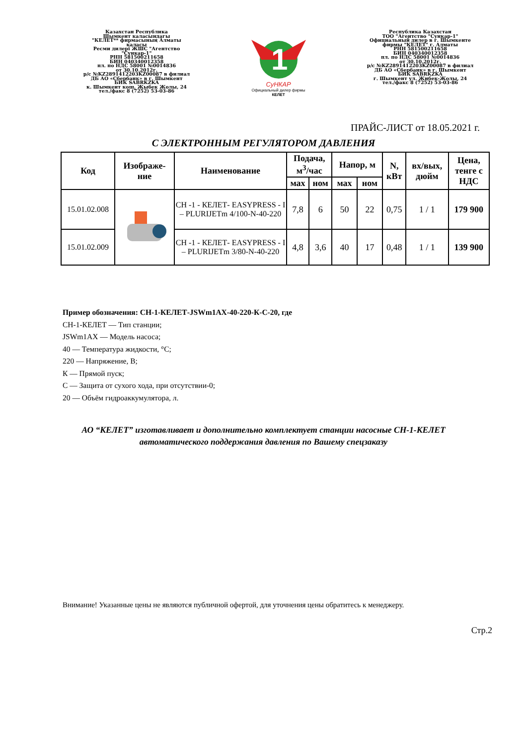Казахстан Республика
Шымкент каласындагы
"КЕЛЕТ** фирмасының Алматы
каласы
Ресми дилері ЖШС "Агентство
"Сункар-1"
РНН 581500211658
БИН 040340012358
пл. по НДС 58001 №0014836
от 30.10.2012г.
р/с №KZ2891412203KZ00087 в филиал
ДБ АО «Сбербанк» в г. Шымкент
БИК SABRKZKA
к. Шымкент кош. Жыбек Жолы, 24
тел./факс 8 (7252) 53-03-86
1
СуНКАР
Официальный дилер фирмы
КЕЛЕТ
Республика Казахстан
ТОО "Агентство "Сункар-1"
Официальный дилер в г. Шымкенте
фирмы "КЕЛЕТ" г. Алматы
РНН 581500211658
БИН 040340012358
пл. по НДС 58001 №0014836
от 30.10.2012г.
р/с №KZ2891412203KZ00087 в филиал
ДБ АО «Сбербанк» в г. Шымкент
БИК SABRKZKA
г. Шымкент ул. Жибек-Жолы, 24
тел./факс 8 (7252) 53-03-86
ПРАЙС-ЛИСТ от 18.05.2021 г.
С ЭЛЕКТРОННЫМ РЕГУЛЯТОРОМ ДАВЛЕНИЯ
| Код | Изображе- ние | Наименование | Подача, м<sup>3</sup>/час | | Напор, м | | N, кВт | вх/вых, дюйм | Цена, тенге с НДС |
| --- | --- | --- | --- | --- | --- | --- | --- | --- | --- |
| | | | мах | ном | мах | ном | | | |
| 15.01.02.008 | | CH -1 - КЕЛЕТ- EASYPRESS - I – PLURIJETm 4/100-N-40-220 | 7,8 | 6 | 50 | 22 | 0,75 | 1 / 1 | 179 900 |
| 15.01.02.009 | | CH -1 - КЕЛЕТ- EASYPRESS - I – PLURIJETm 3/80-N-40-220 | 4,8 | 3,6 | 40 | 17 | 0,48 | 1 / 1 | 139 900 |
Пример обозначения: СН-1-КЕЛЕТ-JSWm1AX-40-220-К-С-20, где
СН-1-КЕЛЕТ — Тип станции;
JSWm1AX — Модель насоса;
40 — Температура жидкости, °С;
220 — Напряжение, В;
К — Прямой пуск;
С — Защита от сухого хода, при отсутствии-0;
20 — Объём гидроаккумулятора, л.
АО “КЕЛЕТ” изготавливает и дополнительно комплектует станции насосные СН-1-КЕЛЕТ
автоматического поддержания давления по Вашему спецзаказу
Внимание! Указанные цены не являются публичной офертой, для уточнения цены обратитесь к менеджеру.
Стр.2